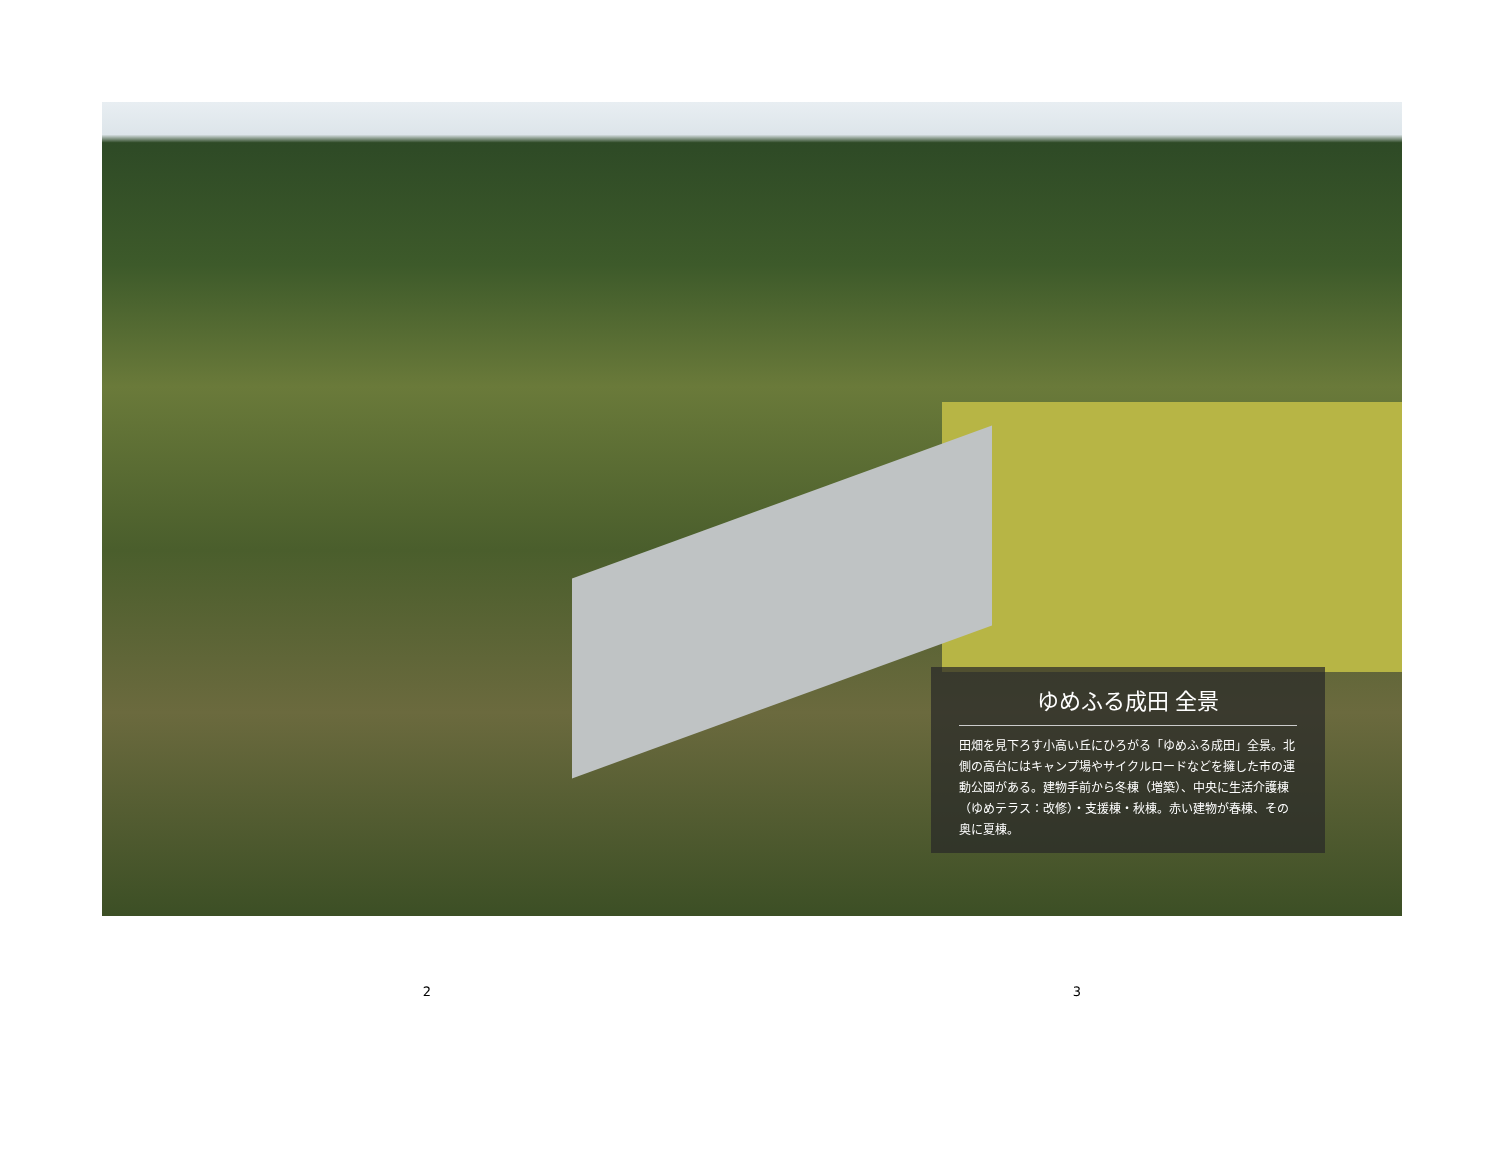ゆめふる成田 全景
田畑を見下ろす小高い丘にひろがる「ゆめふる成田」全景。北側の高台にはキャンプ場やサイクルロードなどを擁した市の運動公園がある。建物手前から冬棟（増築）、中央に生活介護棟（ゆめテラス：改修）・支援棟・秋棟。赤い建物が春棟、その奥に夏棟。
2 3